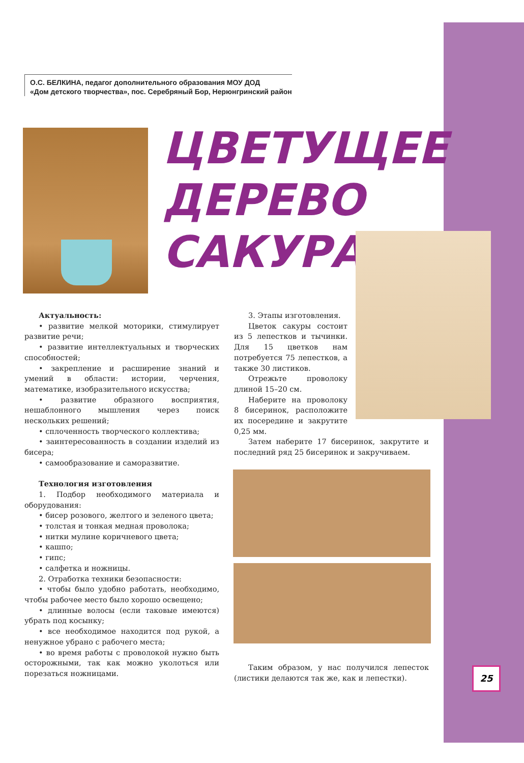О.С. БЕЛКИНА, педагог дополнительного образования МОУ ДОД
«Дом детского творчества», пос. Серебряный Бор, Нерюнгринский район
ЦВЕТУЩЕЕ
ДЕРЕВО
САКУРА
Актуальность:
• развитие мелкой моторики, стимулирует развитие речи;
• развитие интеллектуальных и творческих способностей;
• закрепление и расширение знаний и умений в области: истории, черчения, математике, изобразительного искусства;
• развитие образного восприятия, нешаблонного мышления через поиск нескольких решений;
• сплоченность творческого коллектива;
• заинтересованность в создании изделий из бисера;
• самообразование и саморазвитие.
Технология изготовления
1. Подбор необходимого материала и оборудования:
• бисер розового, желтого и зеленого цвета;
• толстая и тонкая медная проволока;
• нитки мулине коричневого цвета;
• кашпо;
• гипс;
• салфетка и ножницы.
2. Отработка техники безопасности:
• чтобы было удобно работать, необходимо, чтобы рабочее место было хорошо освещено;
• длинные волосы (если таковые имеются) убрать под косынку;
• все необходимое находится под рукой, а ненужное убрано с рабочего места;
• во время работы с проволокой нужно быть осторожными, так как можно уколоться или порезаться ножницами.
3. Этапы изготовления.
Цветок сакуры состоит из 5 лепестков и тычинки. Для 15 цветков нам потребуется 75 лепестков, а также 30 листиков.
Отрежьте проволоку длиной 15–20 см.
Наберите на проволоку 8 бисеринок, расположите их посередине и закрутите 0,25 мм.
Затем наберите 17 бисеринок, закрутите и последний ряд 25 бисеринок и закручиваем.
Таким образом, у нас получился лепесток (листики делаются так же, как и лепестки).
25